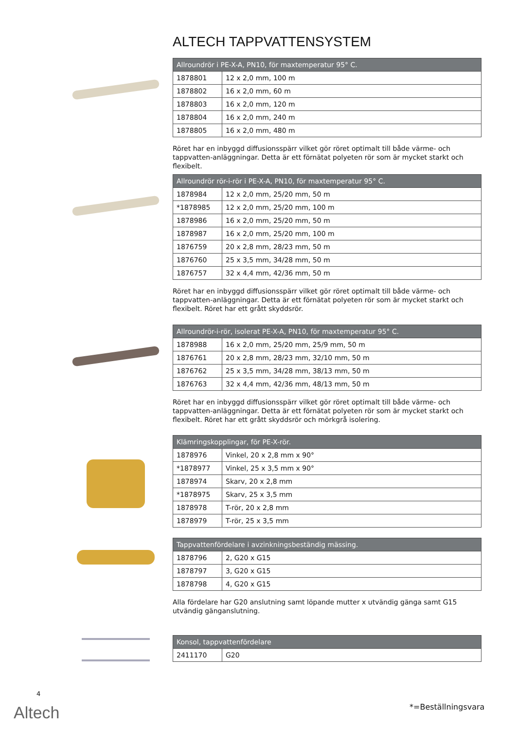ALTECH TAPPVATTENSYSTEM
| Allroundrör i PE-X-A, PN10, för maxtemperatur 95° C. | |
| --- | --- |
| 1878801 | 12 x 2,0 mm, 100 m |
| 1878802 | 16 x 2,0 mm, 60 m |
| 1878803 | 16 x 2,0 mm, 120 m |
| 1878804 | 16 x 2,0 mm, 240 m |
| 1878805 | 16 x 2,0 mm, 480 m |
Röret har en inbyggd diffusionsspärr vilket gör röret optimalt till både värme- och tappvatten-anläggningar. Detta är ett förnätat polyeten rör som är mycket starkt och flexibelt.
| Allroundrör rör-i-rör i PE-X-A, PN10, för maxtemperatur 95° C. | |
| --- | --- |
| 1878984 | 12 x 2,0 mm, 25/20 mm, 50 m |
| *1878985 | 12 x 2,0 mm, 25/20 mm, 100 m |
| 1878986 | 16 x 2,0 mm, 25/20 mm, 50 m |
| 1878987 | 16 x 2,0 mm, 25/20 mm, 100 m |
| 1876759 | 20 x 2,8 mm, 28/23 mm, 50 m |
| 1876760 | 25 x 3,5 mm, 34/28 mm, 50 m |
| 1876757 | 32 x 4,4 mm, 42/36 mm, 50 m |
Röret har en inbyggd diffusionsspärr vilket gör röret optimalt till både värme- och tappvatten-anläggningar. Detta är ett förnätat polyeten rör som är mycket starkt och flexibelt. Röret har ett grått skyddsrör.
| Allroundrör-i-rör, isolerat PE-X-A, PN10, för maxtemperatur 95° C. | |
| --- | --- |
| 1878988 | 16 x 2,0 mm, 25/20 mm, 25/9 mm, 50 m |
| 1876761 | 20 x 2,8 mm, 28/23 mm, 32/10 mm, 50 m |
| 1876762 | 25 x 3,5 mm, 34/28 mm, 38/13 mm, 50 m |
| 1876763 | 32 x 4,4 mm, 42/36 mm, 48/13 mm, 50 m |
Röret har en inbyggd diffusionsspärr vilket gör röret optimalt till både värme- och tappvatten-anläggningar. Detta är ett förnätat polyeten rör som är mycket starkt och flexibelt. Röret har ett grått skyddsrör och mörkgrå isolering.
| Klämringskopplingar, för PE-X-rör. | |
| --- | --- |
| 1878976 | Vinkel, 20 x 2,8 mm x 90° |
| *1878977 | Vinkel, 25 x 3,5 mm x 90° |
| 1878974 | Skarv, 20 x 2,8 mm |
| *1878975 | Skarv, 25 x 3,5 mm |
| 1878978 | T-rör, 20 x 2,8 mm |
| 1878979 | T-rör, 25 x 3,5 mm |
| Tappvattenfördelare i avzinkningsbeständig mässing. | |
| --- | --- |
| 1878796 | 2, G20 x G15 |
| 1878797 | 3, G20 x G15 |
| 1878798 | 4, G20 x G15 |
Alla fördelare har G20 anslutning samt löpande mutter x utvändig gänga samt G15 utvändig gänganslutning.
| Konsol, tappvattenfördelare | |
| --- | --- |
| 2411170 | G20 |
4
Altech *=Beställningsvara